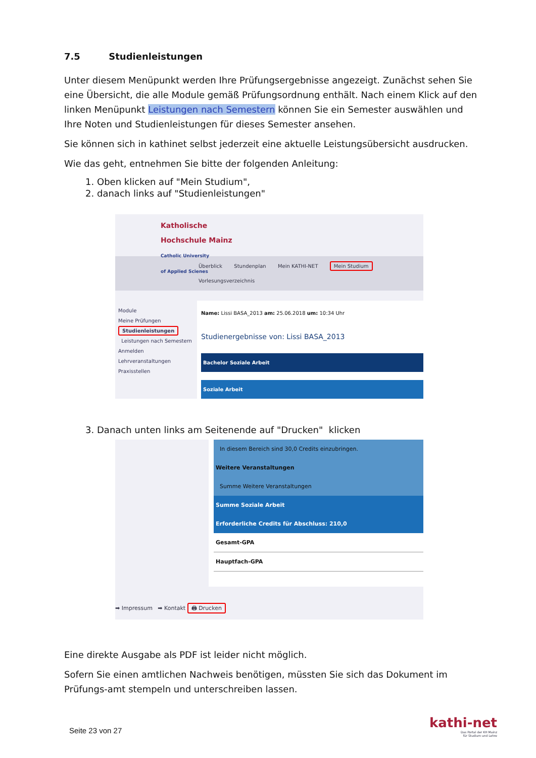7.5 Studienleistungen
Unter diesem Menüpunkt werden Ihre Prüfungsergebnisse angezeigt. Zunächst sehen Sie eine Übersicht, die alle Module gemäß Prüfungsordnung enthält. Nach einem Klick auf den linken Menüpunkt Leistungen nach Semestern können Sie ein Semester auswählen und Ihre Noten und Studienleistungen für dieses Semester ansehen.
Sie können sich in kathinet selbst jederzeit eine aktuelle Leistungsübersicht ausdrucken.
Wie das geht, entnehmen Sie bitte der folgenden Anleitung:
1. Oben klicken auf "Mein Studium",
2. danach links auf "Studienleistungen"
Katholische
Hochschule Mainz
Catholic University
of Applied Scienes
Überblick Stundenplan Mein KATHI-NET Mein Studium Vorlesungsverzeichnis
Module
Meine Prüfungen
Studienleistungen
Leistungen nach Semestern
Anmelden
Lehrveranstaltungen
Praxisstellen
Name: Lissi BASA_2013 am: 25.06.2018 um: 10:34 Uhr
Studienergebnisse von: Lissi BASA_2013
Bachelor Soziale Arbeit
Soziale Arbeit
3. Danach unten links am Seitenende auf "Drucken" klicken
In diesem Bereich sind 30,0 Credits einzubringen.
Weitere Veranstaltungen
Summe Weitere Veranstaltungen
Summe Soziale Arbeit
Erforderliche Credits für Abschluss: 210,0
Gesamt-GPA
Hauptfach-GPA
➡ Impressum ➡ Kontakt 🖨 Drucken
Eine direkte Ausgabe als PDF ist leider nicht möglich.
Sofern Sie einen amtlichen Nachweis benötigen, müssten Sie sich das Dokument im Prüfungs-amt stempeln und unterschreiben lassen.
Seite 23 von 27
kathi-net
Das Portal der KH Mainz
für Studium und Lehre